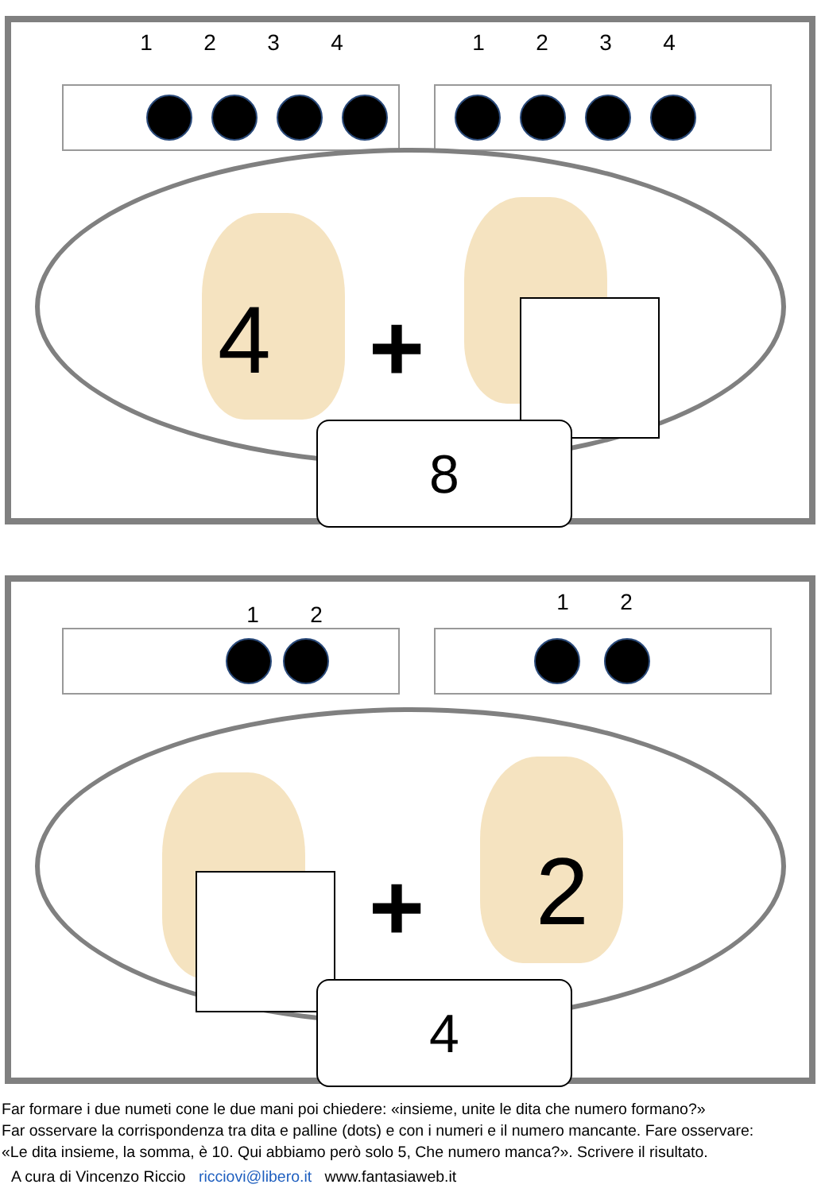1234 1234
4 +
8
12 12
+ 2
4
Far formare i due numeti cone le due mani poi chiedere: «insieme, unite le dita che numero formano?»
Far osservare la corrispondenza tra dita e palline (dots) e con i numeri e il numero mancante. Fare osservare:
«Le dita insieme, la somma, è 10. Qui abbiamo però solo 5, Che numero manca?». Scrivere il risultato.
A cura di Vincenzo Riccio ricciovi@libero.it www.fantasiaweb.it